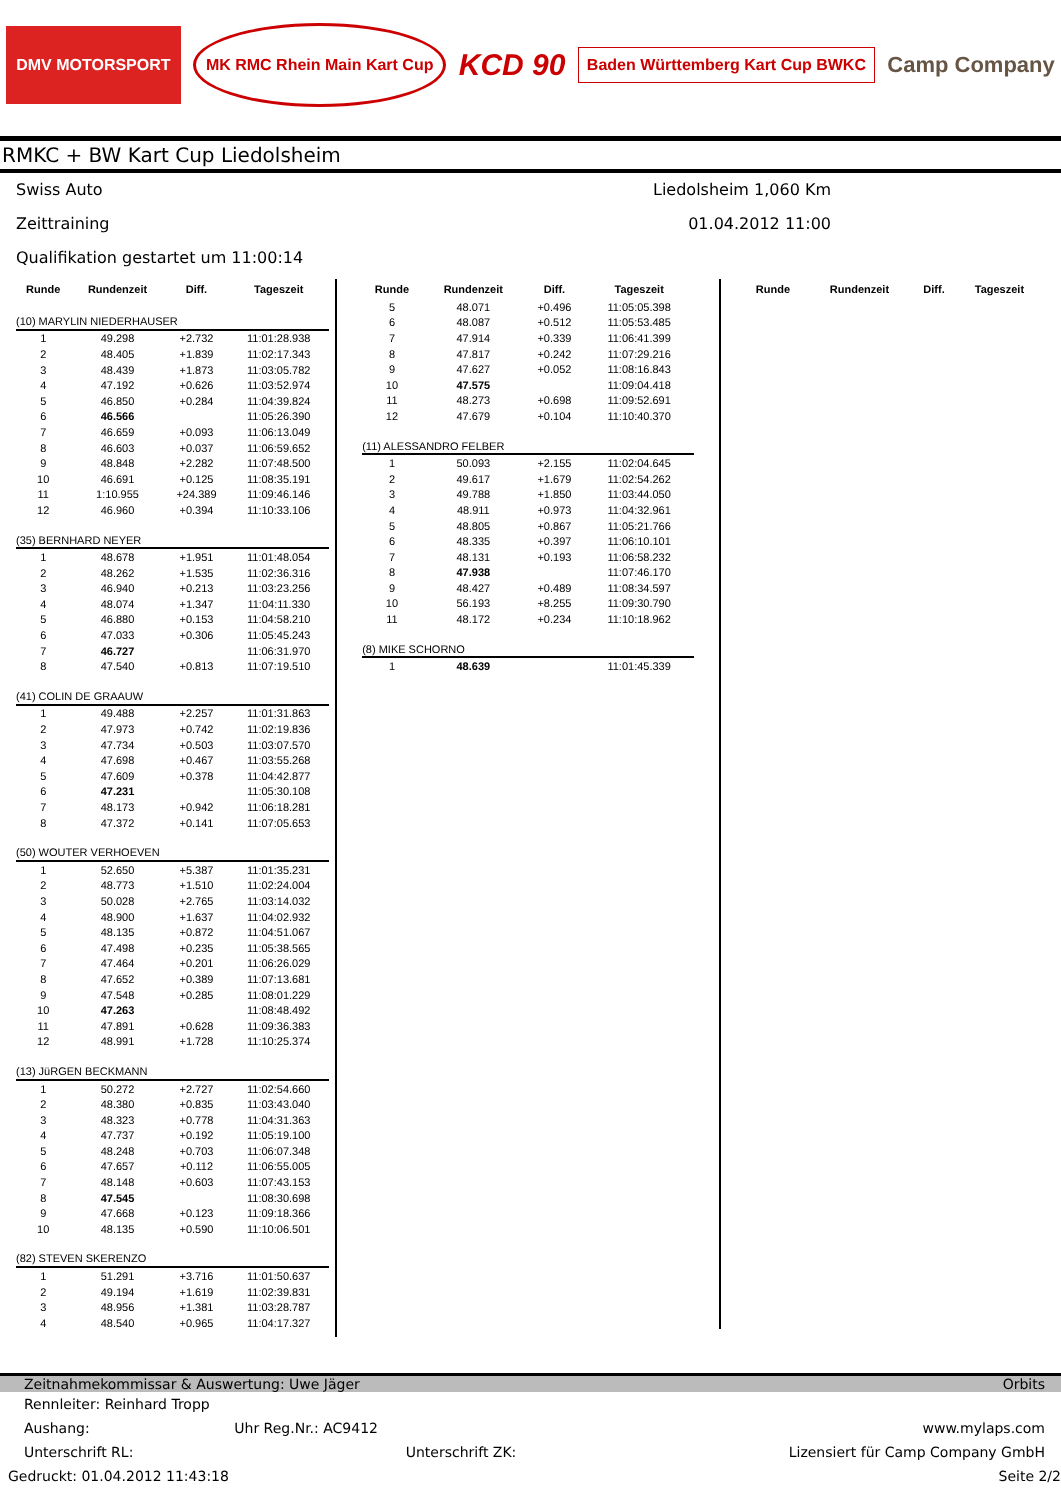DMV MOTORSPORT MK RMC Rhein Main Kart Cup KCD 90 Baden Württemberg Kart Cup BWKC Camp Company
RMKC + BW Kart Cup Liedolsheim
Swiss Auto Liedolsheim 1,060 Km
Zeittraining 01.04.2012 11:00
Qualifikation gestartet um 11:00:14
| Runde | Rundenzeit | Diff. | Tageszeit |
| --- | --- | --- | --- |
| (10) MARYLIN NIEDERHAUSER | | | |
| 1 | 49.298 | +2.732 | 11:01:28.938 |
| 2 | 48.405 | +1.839 | 11:02:17.343 |
| 3 | 48.439 | +1.873 | 11:03:05.782 |
| 4 | 47.192 | +0.626 | 11:03:52.974 |
| 5 | 46.850 | +0.284 | 11:04:39.824 |
| 6 | 46.566 | | 11:05:26.390 |
| 7 | 46.659 | +0.093 | 11:06:13.049 |
| 8 | 46.603 | +0.037 | 11:06:59.652 |
| 9 | 48.848 | +2.282 | 11:07:48.500 |
| 10 | 46.691 | +0.125 | 11:08:35.191 |
| 11 | 1:10.955 | +24.389 | 11:09:46.146 |
| 12 | 46.960 | +0.394 | 11:10:33.106 |
| (35) BERNHARD NEYER | | | |
| 1 | 48.678 | +1.951 | 11:01:48.054 |
| 2 | 48.262 | +1.535 | 11:02:36.316 |
| 3 | 46.940 | +0.213 | 11:03:23.256 |
| 4 | 48.074 | +1.347 | 11:04:11.330 |
| 5 | 46.880 | +0.153 | 11:04:58.210 |
| 6 | 47.033 | +0.306 | 11:05:45.243 |
| 7 | 46.727 | | 11:06:31.970 |
| 8 | 47.540 | +0.813 | 11:07:19.510 |
| (41) COLIN DE GRAAUW | | | |
| 1 | 49.488 | +2.257 | 11:01:31.863 |
| 2 | 47.973 | +0.742 | 11:02:19.836 |
| 3 | 47.734 | +0.503 | 11:03:07.570 |
| 4 | 47.698 | +0.467 | 11:03:55.268 |
| 5 | 47.609 | +0.378 | 11:04:42.877 |
| 6 | 47.231 | | 11:05:30.108 |
| 7 | 48.173 | +0.942 | 11:06:18.281 |
| 8 | 47.372 | +0.141 | 11:07:05.653 |
| (50) WOUTER VERHOEVEN | | | |
| 1 | 52.650 | +5.387 | 11:01:35.231 |
| 2 | 48.773 | +1.510 | 11:02:24.004 |
| 3 | 50.028 | +2.765 | 11:03:14.032 |
| 4 | 48.900 | +1.637 | 11:04:02.932 |
| 5 | 48.135 | +0.872 | 11:04:51.067 |
| 6 | 47.498 | +0.235 | 11:05:38.565 |
| 7 | 47.464 | +0.201 | 11:06:26.029 |
| 8 | 47.652 | +0.389 | 11:07:13.681 |
| 9 | 47.548 | +0.285 | 11:08:01.229 |
| 10 | 47.263 | | 11:08:48.492 |
| 11 | 47.891 | +0.628 | 11:09:36.383 |
| 12 | 48.991 | +1.728 | 11:10:25.374 |
| (13) JüRGEN BECKMANN | | | |
| 1 | 50.272 | +2.727 | 11:02:54.660 |
| 2 | 48.380 | +0.835 | 11:03:43.040 |
| 3 | 48.323 | +0.778 | 11:04:31.363 |
| 4 | 47.737 | +0.192 | 11:05:19.100 |
| 5 | 48.248 | +0.703 | 11:06:07.348 |
| 6 | 47.657 | +0.112 | 11:06:55.005 |
| 7 | 48.148 | +0.603 | 11:07:43.153 |
| 8 | 47.545 | | 11:08:30.698 |
| 9 | 47.668 | +0.123 | 11:09:18.366 |
| 10 | 48.135 | +0.590 | 11:10:06.501 |
| (82) STEVEN SKERENZO | | | |
| 1 | 51.291 | +3.716 | 11:01:50.637 |
| 2 | 49.194 | +1.619 | 11:02:39.831 |
| 3 | 48.956 | +1.381 | 11:03:28.787 |
| 4 | 48.540 | +0.965 | 11:04:17.327 |
| Runde | Rundenzeit | Diff. | Tageszeit |
| --- | --- | --- | --- |
| 5 | 48.071 | +0.496 | 11:05:05.398 |
| 6 | 48.087 | +0.512 | 11:05:53.485 |
| 7 | 47.914 | +0.339 | 11:06:41.399 |
| 8 | 47.817 | +0.242 | 11:07:29.216 |
| 9 | 47.627 | +0.052 | 11:08:16.843 |
| 10 | 47.575 | | 11:09:04.418 |
| 11 | 48.273 | +0.698 | 11:09:52.691 |
| 12 | 47.679 | +0.104 | 11:10:40.370 |
| (11) ALESSANDRO FELBER | | | |
| 1 | 50.093 | +2.155 | 11:02:04.645 |
| 2 | 49.617 | +1.679 | 11:02:54.262 |
| 3 | 49.788 | +1.850 | 11:03:44.050 |
| 4 | 48.911 | +0.973 | 11:04:32.961 |
| 5 | 48.805 | +0.867 | 11:05:21.766 |
| 6 | 48.335 | +0.397 | 11:06:10.101 |
| 7 | 48.131 | +0.193 | 11:06:58.232 |
| 8 | 47.938 | | 11:07:46.170 |
| 9 | 48.427 | +0.489 | 11:08:34.597 |
| 10 | 56.193 | +8.255 | 11:09:30.790 |
| 11 | 48.172 | +0.234 | 11:10:18.962 |
| (8) MIKE SCHORNO | | | |
| 1 | 48.639 | | 11:01:45.339 |
| Runde | Rundenzeit | Diff. | Tageszeit |
| --- | --- | --- | --- |
Zeitnahmekommissar & Auswertung: Uwe Jäger Orbits
Rennleiter: Reinhard Tropp
Aushang: Uhr Reg.Nr.: AC9412 www.mylaps.com
Unterschrift RL: Unterschrift ZK: Lizensiert für Camp Company GmbH
Gedruckt: 01.04.2012 11:43:18 Seite 2/2